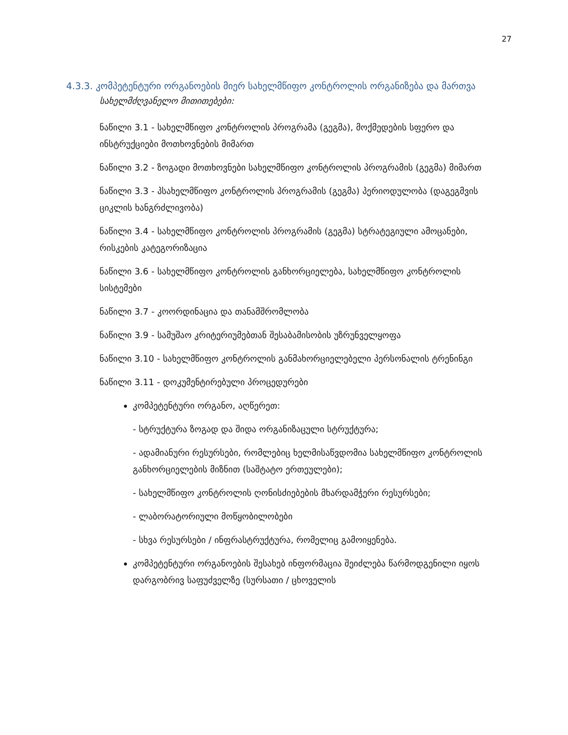27
4.3.3. კომპეტენტური ორგანოების მიერ სახელმწიფო კონტროლის ორგანიზება და მართვა
სახელმძღვანელო მითითებები:
ნაწილი 3.1 - სახელმწიფო კონტროლის პროგრამა (გეგმა), მოქმედების სფერო და ინსტრუქციები მოთხოვნების მიმართ
ნაწილი 3.2 - ზოგადი მოთხოვნები სახელმწიფო კონტროლის პროგრამის (გეგმა) მიმართ
ნაწილი 3.3 - პსახელმწიფო კონტროლის პროგრამის (გეგმა) პერიოდულობა (დაგეგმვის ციკლის ხანგრძლივობა)
ნაწილი 3.4 - სახელმწიფო კონტროლის პროგრამის (გეგმა) სტრატეგიული ამოცანები, რისკების კატეგორიზაცია
ნაწილი 3.6 - სახელმწიფო კონტროლის განხორციელება, სახელმწიფო კონტროლის სისტემები
ნაწილი 3.7 - კოორდინაცია და თანამშრომლობა
ნაწილი 3.9 - სამუშაო კრიტერიუმებთან შესაბამისობის უზრუნველყოფა
ნაწილი 3.10 - სახელმწიფო კონტროლის განმახორციელებელი პერსონალის ტრენინგი
ნაწილი 3.11 - დოკუმენტირებული პროცედურები
კომპეტენტური ორგანო, აღწერეთ:
- სტრუქტურა ზოგად და შიდა ორგანიზაცული სტრუქტურა;
- ადამიანური რესურსები, რომლებიც ხელმისაწვდომია სახელმწიფო კონტროლის განხორციელების მიზნით (საშტატო ერთეულები);
- სახელმწიფო კონტროლის ღონისძიებების მხარდამჭერი რესურსები;
- ლაბორატორიული მოწყობილობები
- სხვა რესურსები / ინფრასტრუქტურა, რომელიც გამოიყენება.
კომპეტენტური ორგანოების შესახებ ინფორმაცია შეიძლება წარმოდგენილი იყოს დარგობრივ საფუძველზე (სურსათი / ცხოველის